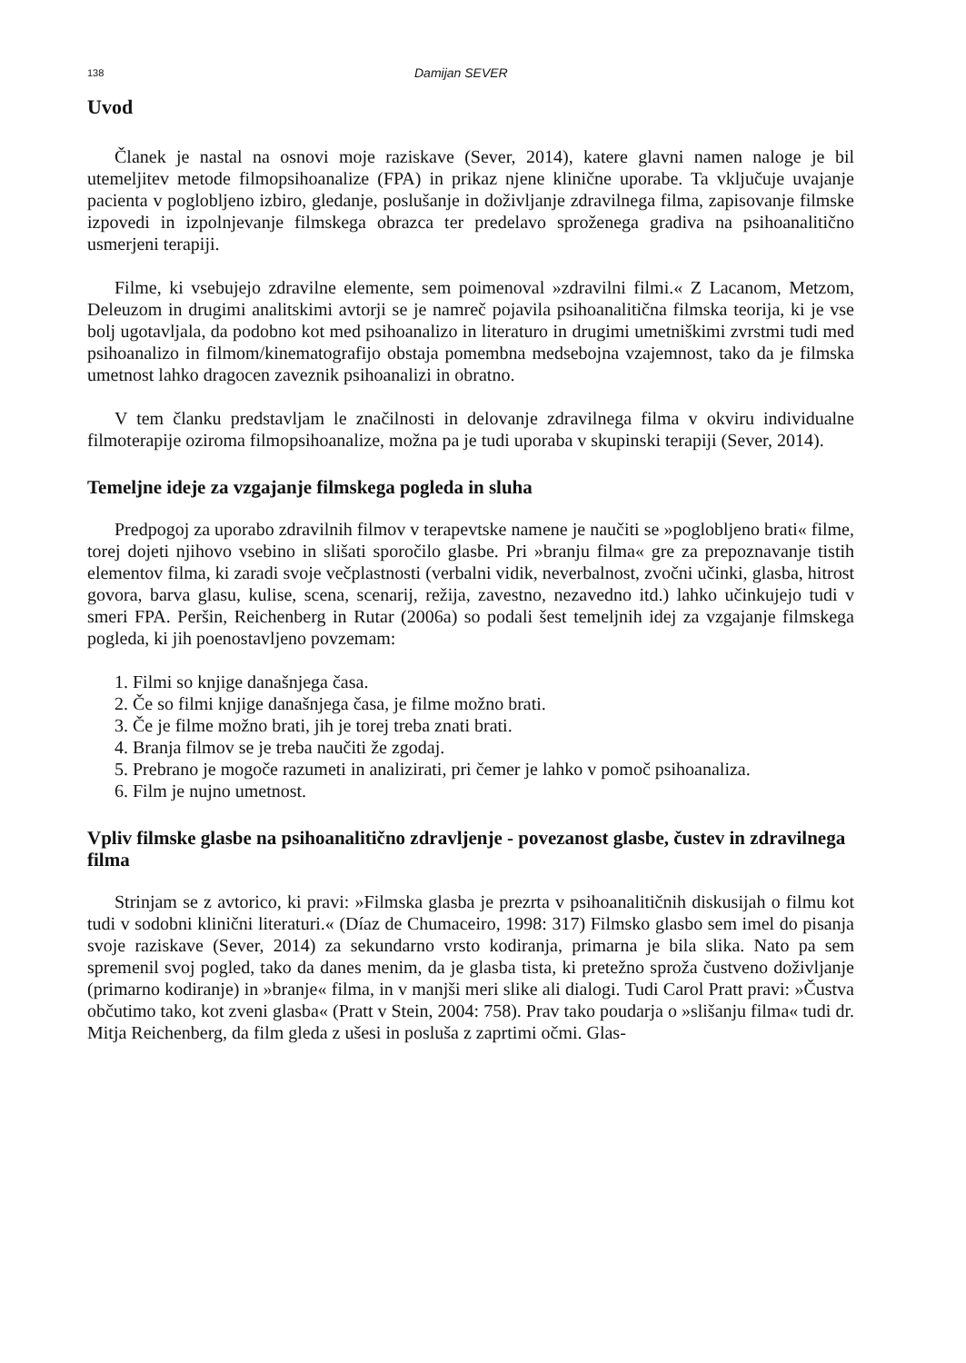138 Damijan SEVER
Uvod
Članek je nastal na osnovi moje raziskave (Sever, 2014), katere glavni namen naloge je bil utemeljitev metode filmopsihoanalize (FPA) in prikaz njene klinične uporabe. Ta vključuje uvajanje pacienta v poglobljeno izbiro, gledanje, poslušanje in doživljanje zdravilnega filma, zapisovanje filmske izpovedi in izpolnjevanje filmskega obrazca ter predelavo sproženega gradiva na psihoanalitično usmerjeni terapiji.
Filme, ki vsebujejo zdravilne elemente, sem poimenoval »zdravilni filmi.« Z Lacanom, Metzom, Deleuzom in drugimi analitskimi avtorji se je namreč pojavila psihoanalitična filmska teorija, ki je vse bolj ugotavljala, da podobno kot med psihoanalizo in literaturo in drugimi umetniškimi zvrstmi tudi med psihoanalizo in filmom/kinematografijo obstaja pomembna medsebojna vzajemnost, tako da je filmska umetnost lahko dragocen zaveznik psihoanalizi in obratno.
V tem članku predstavljam le značilnosti in delovanje zdravilnega filma v okviru individualne filmoterapije oziroma filmopsihoanalize, možna pa je tudi uporaba v skupinski terapiji (Sever, 2014).
Temeljne ideje za vzgajanje filmskega pogleda in sluha
Predpogoj za uporabo zdravilnih filmov v terapevtske namene je naučiti se »poglobljeno brati« filme, torej dojeti njihovo vsebino in slišati sporočilo glasbe. Pri »branju filma« gre za prepoznavanje tistih elementov filma, ki zaradi svoje večplastnosti (verbalni vidik, neverbalnost, zvočni učinki, glasba, hitrost govora, barva glasu, kulise, scena, scenarij, režija, zavestno, nezavedno itd.) lahko učinkujejo tudi v smeri FPA. Peršin, Reichenberg in Rutar (2006a) so podali šest temeljnih idej za vzgajanje filmskega pogleda, ki jih poenostavljeno povzemam:
1. Filmi so knjige današnjega časa.
2. Če so filmi knjige današnjega časa, je filme možno brati.
3. Če je filme možno brati, jih je torej treba znati brati.
4. Branja filmov se je treba naučiti že zgodaj.
5. Prebrano je mogoče razumeti in analizirati, pri čemer je lahko v pomoč psihoanaliza.
6. Film je nujno umetnost.
Vpliv filmske glasbe na psihoanalitično zdravljenje - povezanost glasbe, čustev in zdravilnega filma
Strinjam se z avtorico, ki pravi: »Filmska glasba je prezrta v psihoanalitičnih diskusijah o filmu kot tudi v sodobni klinični literaturi.« (Díaz de Chumaceiro, 1998: 317) Filmsko glasbo sem imel do pisanja svoje raziskave (Sever, 2014) za sekundarno vrsto kodiranja, primarna je bila slika. Nato pa sem spremenil svoj pogled, tako da danes menim, da je glasba tista, ki pretežno sproža čustveno doživljanje (primarno kodiranje) in »branje« filma, in v manjši meri slike ali dialogi. Tudi Carol Pratt pravi: »Čustva občutimo tako, kot zveni glasba« (Pratt v Stein, 2004: 758). Prav tako poudarja o »slišanju filma« tudi dr. Mitja Reichenberg, da film gleda z ušesi in posluša z zaprtimi očmi. Glas-